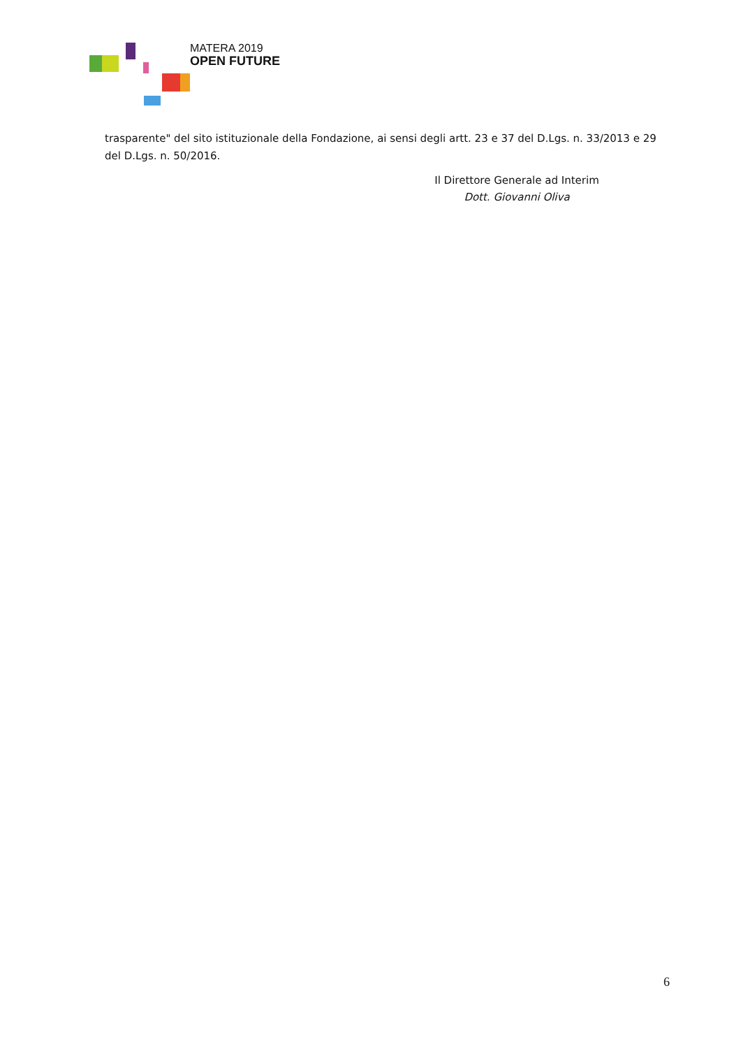MATERA 2019
OPEN FUTURE
trasparente" del sito istituzionale della Fondazione, ai sensi degli artt. 23 e 37 del D.Lgs. n. 33/2013 e 29 del D.Lgs. n. 50/2016.
Il Direttore Generale ad Interim
Dott. Giovanni Oliva
6